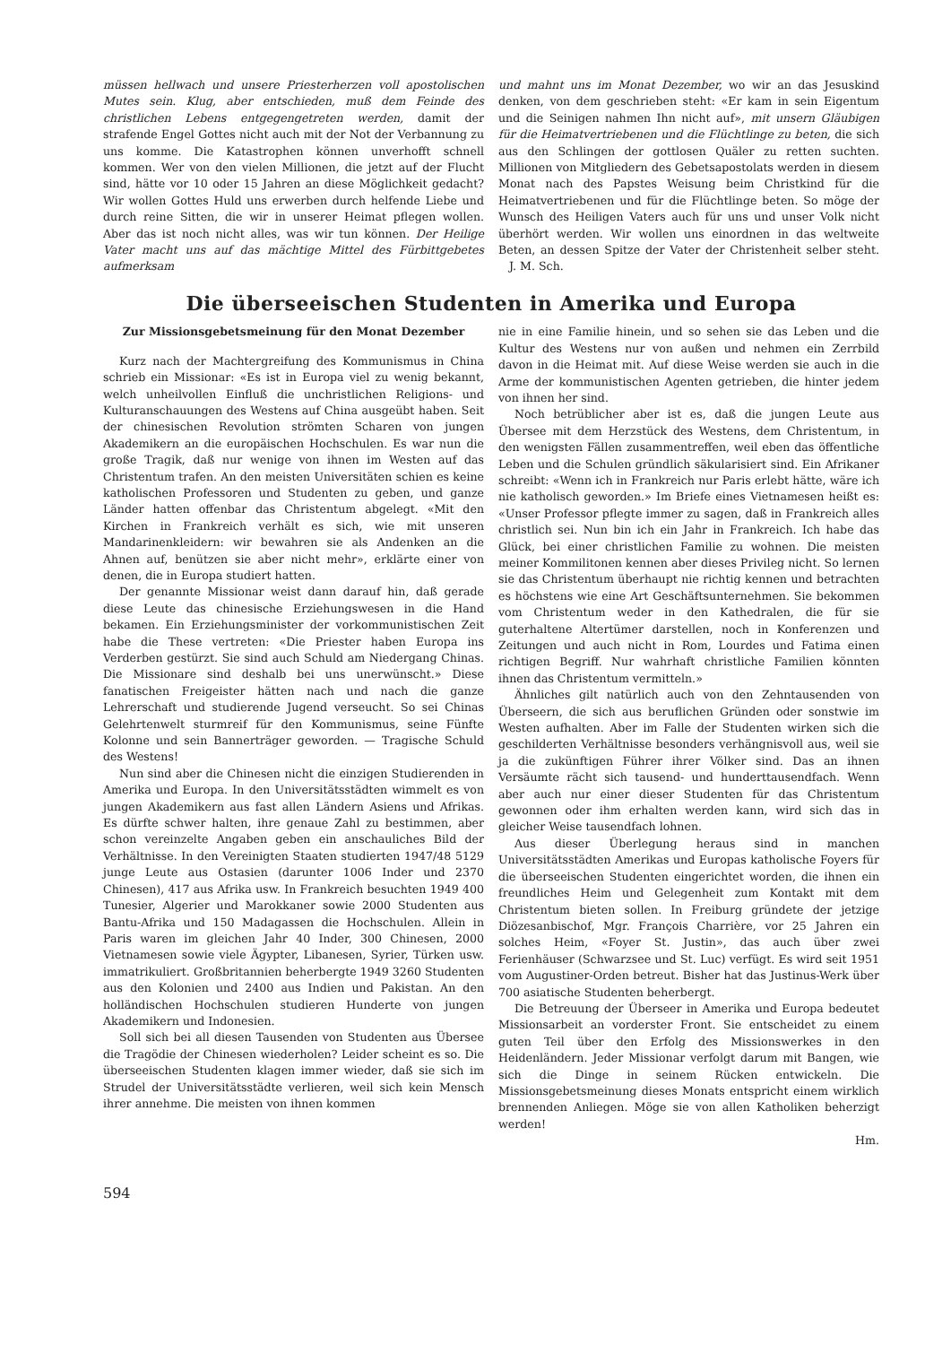müssen hellwach und unsere Priesterherzen voll apostolischen Mutes sein. Klug, aber entschieden, muß dem Feinde des christlichen Lebens entgegengetreten werden, damit der strafende Engel Gottes nicht auch mit der Not der Verbannung zu uns komme. Die Katastrophen können unverhofft schnell kommen. Wer von den vielen Millionen, die jetzt auf der Flucht sind, hätte vor 10 oder 15 Jahren an diese Möglichkeit gedacht? Wir wollen Gottes Huld uns erwerben durch helfende Liebe und durch reine Sitten, die wir in unserer Heimat pflegen wollen. Aber das ist noch nicht alles, was wir tun können. Der Heilige Vater macht uns auf das mächtige Mittel des Fürbittgebetes aufmerksam
und mahnt uns im Monat Dezember, wo wir an das Jesuskind denken, von dem geschrieben steht: «Er kam in sein Eigentum und die Seinigen nahmen Ihn nicht auf», mit unsern Gläubigen für die Heimatvertriebenen und die Flüchtlinge zu beten, die sich aus den Schlingen der gottlosen Quäler zu retten suchten. Millionen von Mitgliedern des Gebetsapostolats werden in diesem Monat nach des Papstes Weisung beim Christkind für die Heimatvertriebenen und für die Flüchtlinge beten. So möge der Wunsch des Heiligen Vaters auch für uns und unser Volk nicht überhört werden. Wir wollen uns einordnen in das weltweite Beten, an dessen Spitze der Vater der Christenheit selber steht. J. M. Sch.
Die überseeischen Studenten in Amerika und Europa
Zur Missionsgebetsmeinung für den Monat Dezember
Kurz nach der Machtergreifung des Kommunismus in China schrieb ein Missionar: «Es ist in Europa viel zu wenig bekannt, welch unheilvollen Einfluß die unchristlichen Religions- und Kulturanschauungen des Westens auf China ausgeübt haben. Seit der chinesischen Revolution strömten Scharen von jungen Akademikern an die europäischen Hochschulen. Es war nun die große Tragik, daß nur wenige von ihnen im Westen auf das Christentum trafen. An den meisten Universitäten schien es keine katholischen Professoren und Studenten zu geben, und ganze Länder hatten offenbar das Christentum abgelegt. «Mit den Kirchen in Frankreich verhält es sich, wie mit unseren Mandarinenkleidern: wir bewahren sie als Andenken an die Ahnen auf, benützen sie aber nicht mehr», erklärte einer von denen, die in Europa studiert hatten.
Der genannte Missionar weist dann darauf hin, daß gerade diese Leute das chinesische Erziehungswesen in die Hand bekamen. Ein Erziehungsminister der vorkommunistischen Zeit habe die These vertreten: «Die Priester haben Europa ins Verderben gestürzt. Sie sind auch Schuld am Niedergang Chinas. Die Missionare sind deshalb bei uns unerwünscht.» Diese fanatischen Freigeister hätten nach und nach die ganze Lehrerschaft und studierende Jugend verseucht. So sei Chinas Gelehrtenwelt sturmreif für den Kommunismus, seine Fünfte Kolonne und sein Bannerträger geworden. — Tragische Schuld des Westens!
Nun sind aber die Chinesen nicht die einzigen Studierenden in Amerika und Europa. In den Universitätsstädten wimmelt es von jungen Akademikern aus fast allen Ländern Asiens und Afrikas. Es dürfte schwer halten, ihre genaue Zahl zu bestimmen, aber schon vereinzelte Angaben geben ein anschauliches Bild der Verhältnisse. In den Vereinigten Staaten studierten 1947/48 5129 junge Leute aus Ostasien (darunter 1006 Inder und 2370 Chinesen), 417 aus Afrika usw. In Frankreich besuchten 1949 400 Tunesier, Algerier und Marokkaner sowie 2000 Studenten aus Bantu-Afrika und 150 Madagassen die Hochschulen. Allein in Paris waren im gleichen Jahr 40 Inder, 300 Chinesen, 2000 Vietnamesen sowie viele Ägypter, Libanesen, Syrier, Türken usw. immatrikuliert. Großbritannien beherbergte 1949 3260 Studenten aus den Kolonien und 2400 aus Indien und Pakistan. An den holländischen Hochschulen studieren Hunderte von jungen Akademikern und Indonesien.
Soll sich bei all diesen Tausenden von Studenten aus Übersee die Tragödie der Chinesen wiederholen? Leider scheint es so. Die überseeischen Studenten klagen immer wieder, daß sie sich im Strudel der Universitätsstädte verlieren, weil sich kein Mensch ihrer annehme. Die meisten von ihnen kommen
nie in eine Familie hinein, und so sehen sie das Leben und die Kultur des Westens nur von außen und nehmen ein Zerrbild davon in die Heimat mit. Auf diese Weise werden sie auch in die Arme der kommunistischen Agenten getrieben, die hinter jedem von ihnen her sind.
Noch betrüblicher aber ist es, daß die jungen Leute aus Übersee mit dem Herzstück des Westens, dem Christentum, in den wenigsten Fällen zusammentreffen, weil eben das öffentliche Leben und die Schulen gründlich säkularisiert sind. Ein Afrikaner schreibt: «Wenn ich in Frankreich nur Paris erlebt hätte, wäre ich nie katholisch geworden.» Im Briefe eines Vietnamesen heißt es: «Unser Professor pflegte immer zu sagen, daß in Frankreich alles christlich sei. Nun bin ich ein Jahr in Frankreich. Ich habe das Glück, bei einer christlichen Familie zu wohnen. Die meisten meiner Kommilitonen kennen aber dieses Privileg nicht. So lernen sie das Christentum überhaupt nie richtig kennen und betrachten es höchstens wie eine Art Geschäftsunternehmen. Sie bekommen vom Christentum weder in den Kathedralen, die für sie guterhaltene Altertümer darstellen, noch in Konferenzen und Zeitungen und auch nicht in Rom, Lourdes und Fatima einen richtigen Begriff. Nur wahrhaft christliche Familien könnten ihnen das Christentum vermitteln.»
Ähnliches gilt natürlich auch von den Zehntausenden von Überseern, die sich aus beruflichen Gründen oder sonstwie im Westen aufhalten. Aber im Falle der Studenten wirken sich die geschilderten Verhältnisse besonders verhängnisvoll aus, weil sie ja die zukünftigen Führer ihrer Völker sind. Das an ihnen Versäumte rächt sich tausend- und hunderttausendfach. Wenn aber auch nur einer dieser Studenten für das Christentum gewonnen oder ihm erhalten werden kann, wird sich das in gleicher Weise tausendfach lohnen.
Aus dieser Überlegung heraus sind in manchen Universitätsstädten Amerikas und Europas katholische Foyers für die überseeischen Studenten eingerichtet worden, die ihnen ein freundliches Heim und Gelegenheit zum Kontakt mit dem Christentum bieten sollen. In Freiburg gründete der jetzige Diözesanbischof, Mgr. François Charrière, vor 25 Jahren ein solches Heim, «Foyer St. Justin», das auch über zwei Ferienhäuser (Schwarzsee und St. Luc) verfügt. Es wird seit 1951 vom Augustiner-Orden betreut. Bisher hat das Justinus-Werk über 700 asiatische Studenten beherbergt.
Die Betreuung der Überseer in Amerika und Europa bedeutet Missionsarbeit an vorderster Front. Sie entscheidet zu einem guten Teil über den Erfolg des Missionswerkes in den Heidenländern. Jeder Missionar verfolgt darum mit Bangen, wie sich die Dinge in seinem Rücken entwickeln. Die Missionsgebetsmeinung dieses Monats entspricht einem wirklich brennenden Anliegen. Möge sie von allen Katholiken beherzigt werden!
Hm.
594